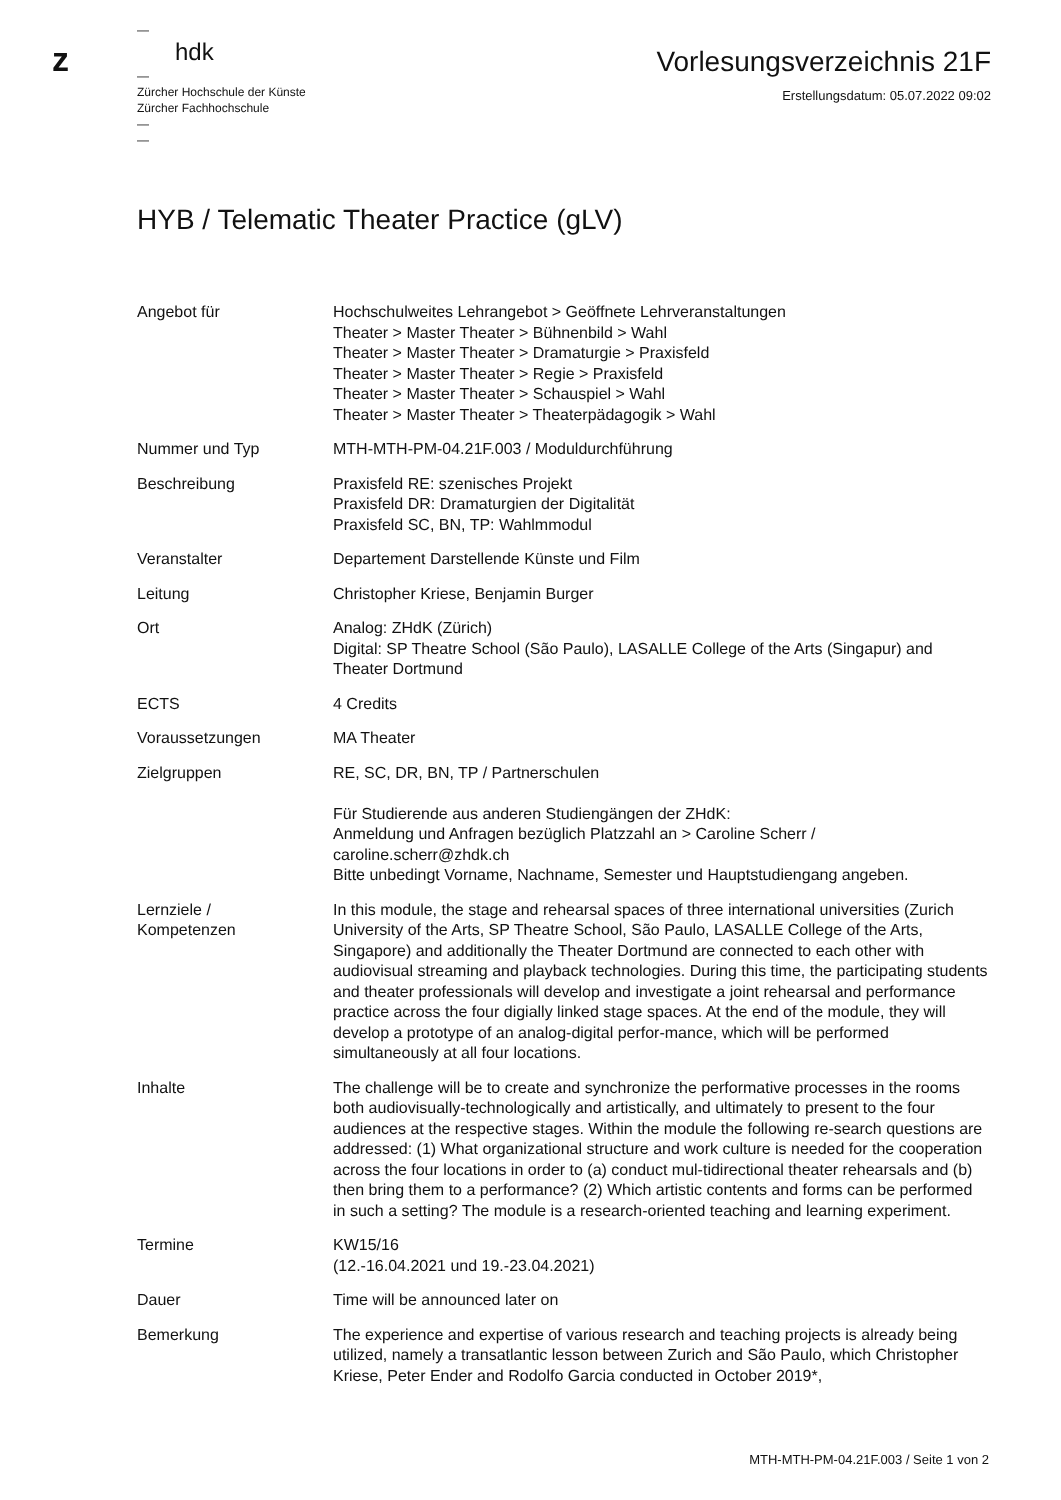z
—
hdk
—
Zürcher Hochschule der Künste
Zürcher Fachhochschule
—
—
Vorlesungsverzeichnis 21F
Erstellungsdatum: 05.07.2022 09:02
HYB / Telematic Theater Practice (gLV)
| Angebot für | Hochschulweites Lehrangebot > Geöffnete Lehrveranstaltungen Theater > Master Theater > Bühnenbild > Wahl Theater > Master Theater > Dramaturgie > Praxisfeld Theater > Master Theater > Regie > Praxisfeld Theater > Master Theater > Schauspiel > Wahl Theater > Master Theater > Theaterpädagogik > Wahl |
| Nummer und Typ | MTH-MTH-PM-04.21F.003 / Moduldurchführung |
| Beschreibung | Praxisfeld RE: szenisches Projekt Praxisfeld DR: Dramaturgien der Digitalität Praxisfeld SC, BN, TP: Wahlmmodul |
| Veranstalter | Departement Darstellende Künste und Film |
| Leitung | Christopher Kriese, Benjamin Burger |
| Ort | Analog: ZHdK (Zürich) Digital: SP Theatre School (São Paulo), LASALLE College of the Arts (Singapur) and Theater Dortmund |
| ECTS | 4 Credits |
| Voraussetzungen | MA Theater |
| Zielgruppen | RE, SC, DR, BN, TP / Partnerschulen Für Studierende aus anderen Studiengängen der ZHdK: Anmeldung und Anfragen bezüglich Platzzahl an > Caroline Scherr / caroline.scherr@zhdk.ch Bitte unbedingt Vorname, Nachname, Semester und Hauptstudiengang angeben. |
| Lernziele / Kompetenzen | In this module, the stage and rehearsal spaces of three international universities (Zurich University of the Arts, SP Theatre School, São Paulo, LASALLE College of the Arts, Singapore) and additionally the Theater Dortmund are connected to each other with audiovisual streaming and playback technologies. During this time, the participating students and theater professionals will develop and investigate a joint rehearsal and performance practice across the four digially linked stage spaces. At the end of the module, they will develop a prototype of an analog-digital perfor-mance, which will be performed simultaneously at all four locations. |
| Inhalte | The challenge will be to create and synchronize the performative processes in the rooms both audiovisually-technologically and artistically, and ultimately to present to the four audiences at the respective stages. Within the module the following re-search questions are addressed: (1) What organizational structure and work culture is needed for the cooperation across the four locations in order to (a) conduct mul-tidirectional theater rehearsals and (b) then bring them to a performance? (2) Which artistic contents and forms can be performed in such a setting? The module is a research-oriented teaching and learning experiment. |
| Termine | KW15/16 (12.-16.04.2021 und 19.-23.04.2021) |
| Dauer | Time will be announced later on |
| Bemerkung | The experience and expertise of various research and teaching projects is already being utilized, namely a transatlantic lesson between Zurich and São Paulo, which Christopher Kriese, Peter Ender and Rodolfo Garcia conducted in October 2019*, |
MTH-MTH-PM-04.21F.003 / Seite 1 von 2